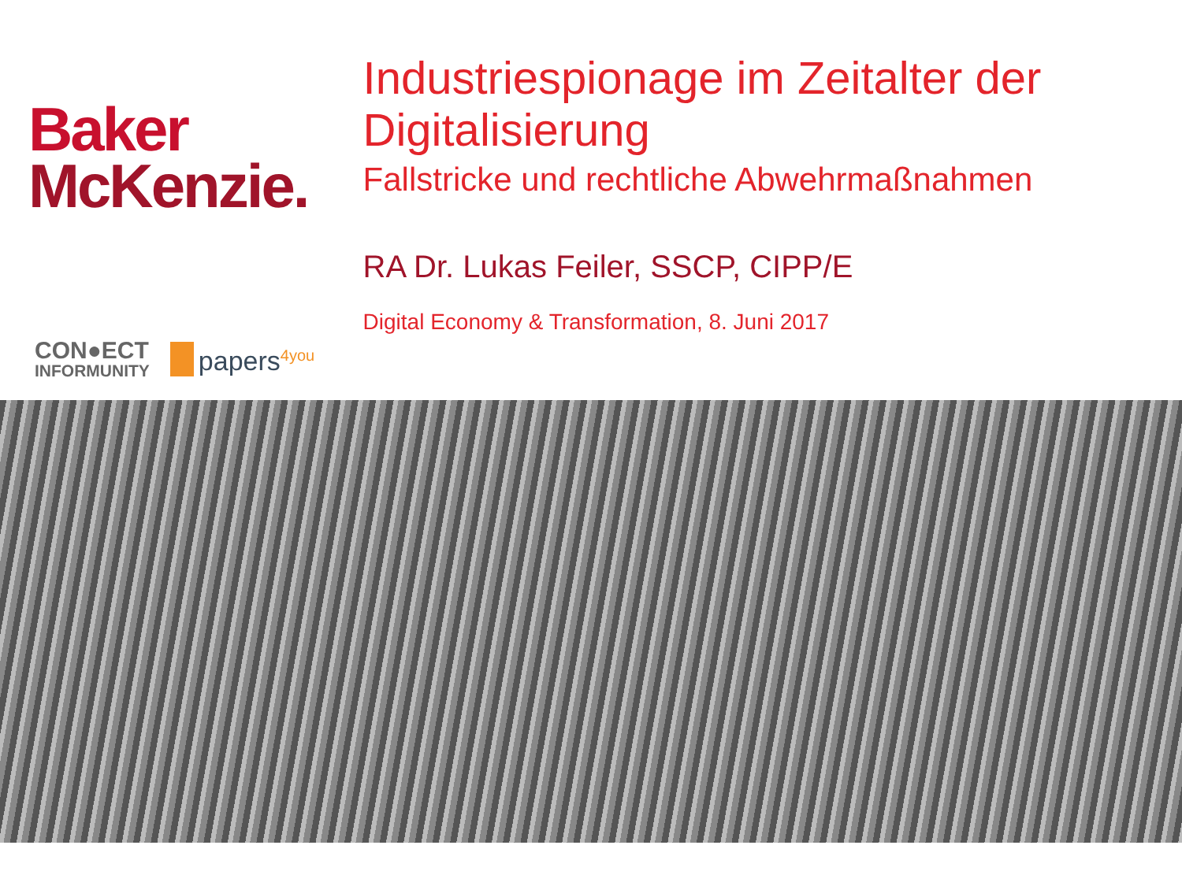Baker
McKenzie.
CON●ECT
INFORMUNITY
papers<sup>4you</sup>
Industriespionage im Zeitalter der Digitalisierung
Fallstricke und rechtliche Abwehrmaßnahmen
RA Dr. Lukas Feiler, SSCP, CIPP/E
Digital Economy & Transformation, 8. Juni 2017